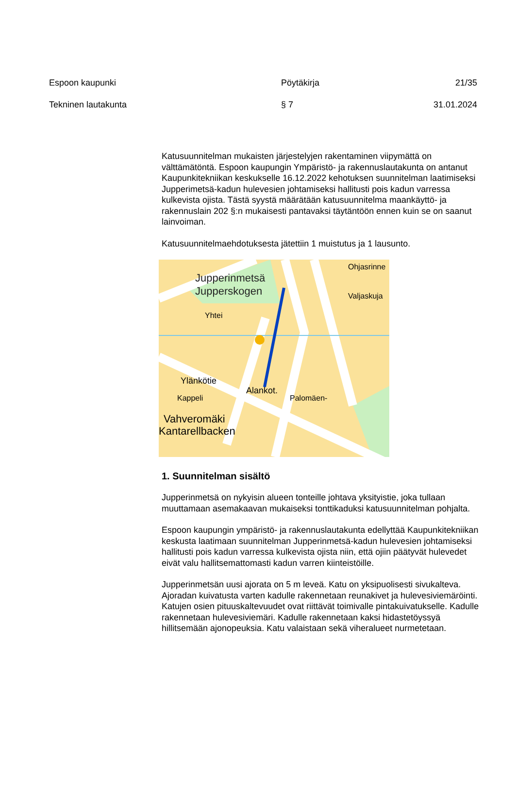Espoon kaupunki Pöytäkirja 21/35
Tekninen lautakunta § 7 31.01.2024
Katusuunnitelman mukaisten järjestelyjen rakentaminen viipymättä on välttämätöntä. Espoon kaupungin Ympäristö- ja rakennuslautakunta on antanut Kaupunkitekniikan keskukselle 16.12.2022 kehotuksen suunnitelman laatimiseksi Jupperimetsä-kadun hulevesien johtamiseksi hallitusti pois kadun varressa kulkevista ojista. Tästä syystä määrätään katusuunnitelma maankäyttö- ja rakennuslain 202 §:n mukaisesti pantavaksi täytäntöön ennen kuin se on saanut lainvoiman.
Katusuunnitelmaehdotuksesta jätettiin 1 muistutus ja 1 lausunto.
Jupperinmetsä
Jupperskogen
Yhtei
Ylänkötie
Alankot.
Palomäen-
Vahveromäki
Kantarellbacken
Kappeli
Ohjasrinne
Valjaskuja
1. Suunnitelman sisältö
Jupperinmetsä on nykyisin alueen tonteille johtava yksityistie, joka tullaan muuttamaan asemakaavan mukaiseksi tonttikaduksi katusuunnitelman pohjalta.
Espoon kaupungin ympäristö- ja rakennuslautakunta edellyttää Kaupunkitekniikan keskusta laatimaan suunnitelman Jupperinmetsä-kadun hulevesien johtamiseksi hallitusti pois kadun varressa kulkevista ojista niin, että ojiin päätyvät hulevedet eivät valu hallitsemattomasti kadun varren kiinteistöille.
Jupperinmetsän uusi ajorata on 5 m leveä. Katu on yksipuolisesti sivukalteva. Ajoradan kuivatusta varten kadulle rakennetaan reunakivet ja hulevesiviemäröinti. Katujen osien pituuskaltevuudet ovat riittävät toimivalle pintakuivatukselle. Kadulle rakennetaan hulevesiviemäri. Kadulle rakennetaan kaksi hidastetöyssyä hillitsemään ajonopeuksia. Katu valaistaan sekä viheralueet nurmetetaan.